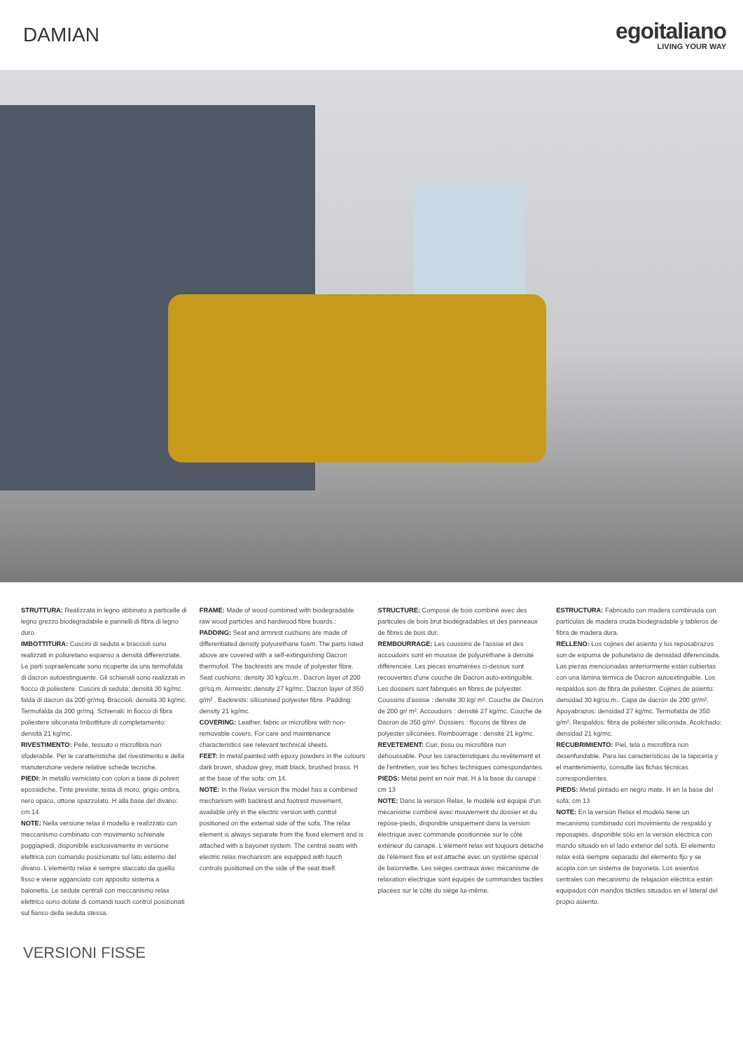DAMIAN
egoitaliano
LIVING YOUR WAY
STRUTTURA: Realizzata in legno abbinato a particelle di legno grezzo biodegradabile e pannelli di fibra di legno duro.
IMBOTTITURA: Cuscini di seduta e braccioli sono realizzati in poliuretano espanso a densità differenziate. Le parti sopraelencate sono ricoperte da una termofalda di dacron autoestinguente. Gli schienali sono realizzati in fiocco di poliestere. Cuscini di seduta: densità 30 kg/mc. falda di dacron da 200 gr/mq. Braccioli: densità 30 kg/mc. Termofalda da 200 gr/mq. Schienali: in fiocco di fibra poliestere siliconata Imbottiture di completamento: densità 21 kg/mc.
RIVESTIMENTO: Pelle, tessuto o microfibra non sfoderabile. Per le caratteristiche del rivestimento e della manutenzione vedere relative schede tecniche.
PIEDI: In metallo verniciato con colori a base di polveri epossidiche. Tinte previste: testa di moro, grigio ombra, nero opaco, ottone spazzolato. H alla base del divano: cm 14
NOTE: Nella versione relax il modello è realizzato con meccanismo combinato con movimento schienale poggiapiedi, disponibile esclusivamente in versione elettrica con comando posizionato sul lato esterno del divano. L'elemento relax è sempre staccato da quello fisso e viene agganciato con apposito sistema a baionetta. Le sedute centrali con meccanismo relax elettrico sono dotate di comandi touch control posizionati sul fianco della seduta stessa.
FRAME: Made of wood combined with biodegradable raw wood particles and hardwood fibre boards.:
PADDING: Seat and armrest cushions are made of differentiated density polyurethane foam. The parts listed above are covered with a self-extinguishing Dacron thermofoil. The backrests are made of polyester fibre. Seat cushions: density 30 kg/cu.m.. Dacron layer of 200 gr/sq.m. Armrests: density 27 kg/mc. Dacron layer of 350 g/m² . Backrests: siliconised polyester fibre. Padding: density 21 kg/mc.
COVERING: Leather, fabric or microfibre with non-removable covers. For care and maintenance characteristics see relevant technical sheets.
FEET: In metal painted with epoxy powders in the colours dark brown, shadow grey, matt black, brushed brass. H at the base of the sofa: cm 14.
NOTE: In the Relax version the model has a combined mechanism with backrest and footrest movement, available only in the electric version with control positioned on the external side of the sofa. The relax element is always separate from the fixed element and is attached with a bayonet system. The central seats with electric relax mechanism are equipped with touch controls positioned on the side of the seat itself.
STRUCTURE: Composé de bois combiné avec des particules de bois brut biodégradables et des panneaux de fibres de bois dur.
REMBOURRAGE: Les coussins de l'assise et des accoudoirs sont en mousse de polyuréthane à densité différenciée. Les pièces énumérées ci-dessus sont recouvertes d'une couche de Dacron auto-extinguible. Les dossiers sont fabriqués en fibres de polyester. Coussins d'assise : densité 30 kg/ m². Couche de Dacron de 200 gr/ m². Accoudoirs : densité 27 kg/mc. Couche de Dacron de 350 g/m². Dossiers : flocons de fibres de polyester siliconées. Rembourrage : densité 21 kg/mc.
REVETEMENT: Cuir, tissu ou microfibre non déhoussable. Pour les caractéristiques du revêtement et de l'entretien, voir les fiches techniques correspondantes.
PIEDS: Métal peint en noir mat. H à la base du canapé : cm 13
NOTE: Dans la version Relax, le modèle est équipé d'un mécanisme combiné avec mouvement du dossier et du repose-pieds, disponible uniquement dans la version électrique avec commande positionnée sur le côté extérieur du canapé. L'élément relax est toujours détaché de l'élément fixe et est attaché avec un système spécial de baïonnette. Les sièges centraux avec mécanisme de relaxation électrique sont équipés de commandes tactiles placées sur le côté du siège lui-même.
ESTRUCTURA: Fabricado con madera combinada con partículas de madera cruda biodegradable y tableros de fibra de madera dura.
RELLENO: Los cojines del asiento y los reposabrazos son de espuma de poliuretano de densidad diferenciada. Las piezas mencionadas anteriormente están cubiertas con una lámina térmica de Dacron autoextinguible. Los respaldos son de fibra de poliéster. Cojines de asiento: densidad 30 kg/cu.m.. Capa de dacrón de 200 gr/m². Apoyabrazos: densidad 27 kg/mc. Termofalda de 350 g/m². Respaldos: fibra de poliéster siliconada. Acolchado: densidad 21 kg/mc.
RECUBRIMIENTO: Piel, tela o microfibra non desenfundable. Para las características de la tapicería y el mantenimiento, consulte las fichas técnicas correspondientes.
PIEDS: Metal pintado en negro mate. H en la base del sofá: cm 13
NOTE: En la versión Relax el modelo tiene un mecanismo combinado con movimiento de respaldo y reposapiés, disponible sólo en la versión eléctrica con mando situado en el lado exterior del sofá. El elemento relax está siempre separado del elemento fijo y se acopla con un sistema de bayoneta. Los asientos centrales con mecanismo de relajación eléctrica están equipados con mandos táctiles situados en el lateral del propio asiento.
VERSIONI FISSE